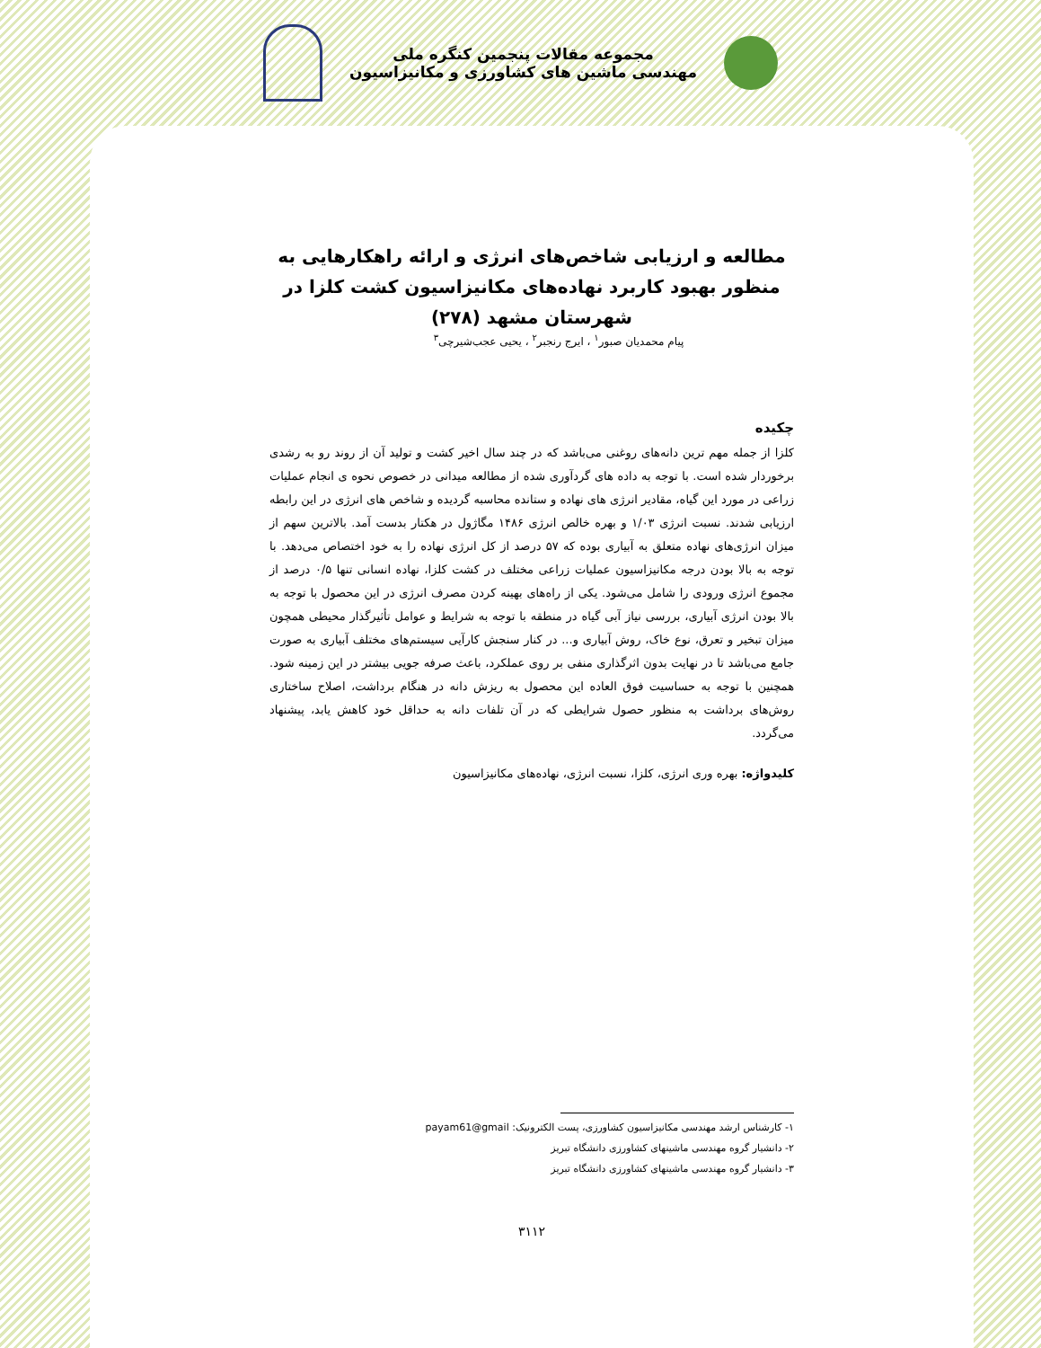مجموعه مقالات پنجمین کنگره ملی
مهندسی ماشین های کشاورزی و مکانیزاسیون
مطالعه و ارزیابی شاخص‌های انرژی و ارائه راهکارهایی به منظور بهبود کاربرد نهاده‌های مکانیزاسیون کشت کلزا در شهرستان مشهد (۲۷۸)
پیام محمدیان صبور<sup>۱</sup> ، ایرج رنجبر<sup>۲</sup> ، یحیی عجب‌شیرچی<sup>۳</sup>
چکیده
کلزا از جمله مهم ترین دانه‌های روغنی می‌باشد که در چند سال اخیر کشت و تولید آن از روند رو به رشدی برخوردار شده است. با توجه به داده های گردآوری شده از مطالعه میدانی در خصوص نحوه ی انجام عملیات زراعی در مورد این گیاه، مقادیر انرژی های نهاده و ستانده محاسبه گردیده و شاخص های انرژی در این رابطه ارزیابی شدند. نسبت انرژی ۱/۰۳ و بهره خالص انرژی ۱۴۸۶ مگاژول در هکتار بدست آمد. بالاترین سهم از میزان انرژی‌های نهاده متعلق به آبیاری بوده که ۵۷ درصد از کل انرژی نهاده را به خود اختصاص می‌دهد. با توجه به بالا بودن درجه مکانیزاسیون عملیات زراعی مختلف در کشت کلزا، نهاده انسانی تنها ۰/۵ درصد از مجموع انرژی ورودی را شامل می‌شود. یکی از راه‌های بهینه کردن مصرف انرژی در این محصول با توجه به بالا بودن انرژی آبیاری، بررسی نیاز آبی گیاه در منطقه با توجه به شرایط و عوامل تأثیرگذار محیطی همچون میزان تبخیر و تعرق، نوع خاک، روش آبیاری و... در کنار سنجش کارآیی سیستم‌های مختلف آبیاری به صورت جامع می‌باشد تا در نهایت بدون اثرگذاری منفی بر روی عملکرد، باعث صرفه جویی بیشتر در این زمینه شود. همچنین با توجه به حساسیت فوق العاده این محصول به ریزش دانه در هنگام برداشت، اصلاح ساختاری روش‌های برداشت به منظور حصول شرایطی که در آن تلفات دانه به حداقل خود کاهش یابد، پیشنهاد می‌گردد.
کلیدواژه: بهره وری انرژی، کلزا، نسبت انرژی، نهاده‌های مکانیزاسیون
۱- کارشناس ارشد مهندسی مکانیزاسیون کشاورزی، پست الکترونیک: payam61@gmail
۲- دانشیار گروه مهندسی ماشینهای کشاورزی دانشگاه تبریز
۳- دانشیار گروه مهندسی ماشینهای کشاورزی دانشگاه تبریز
۳۱۱۲